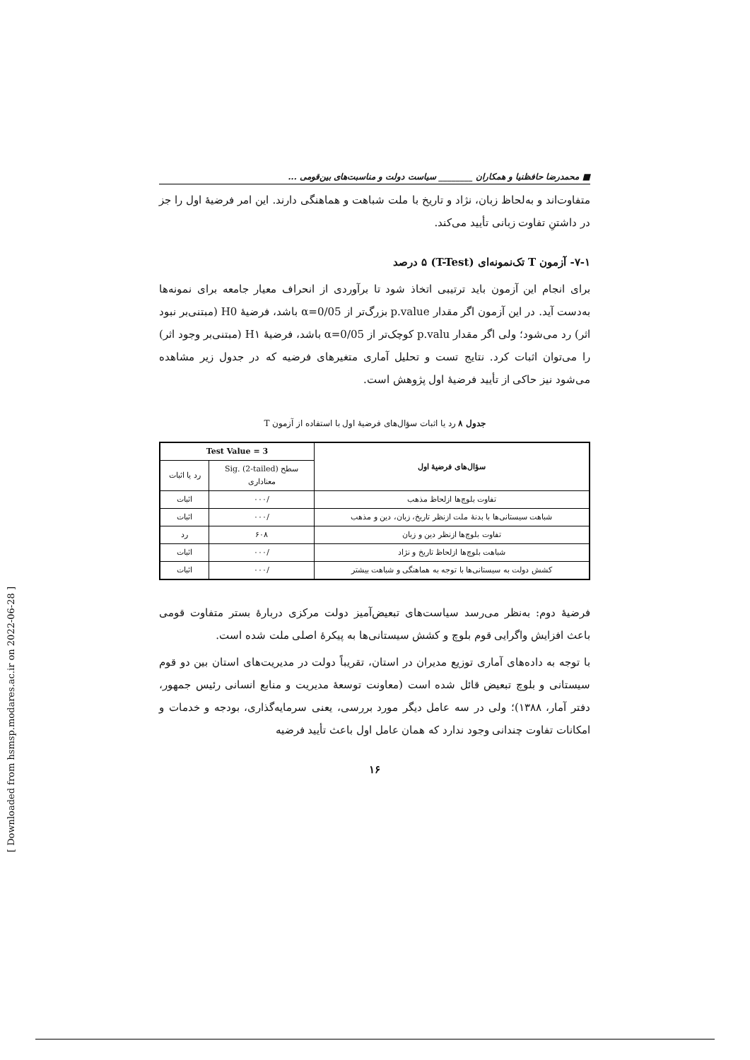■ محمدرضا حافظنیا و همکاران ________ سیاست دولت و مناسبت‌های بین‌قومی ...
متفاوت‌اند و به‌لحاظ زبان، نژاد و تاریخ با ملت شباهت و هماهنگی دارند. این امر فرضیهٔ اول را جز در داشتنِ تفاوت زبانی تأیید می‌کند.
۷-۱- آزمون T تک‌نمونه‌ای (T-Test) ۵ درصد
برای انجام این آزمون باید ترتیبی اتخاذ شود تا برآوردی از انحراف معیار جامعه برای نمونه‌ها به‌دست آید. در این آزمون اگر مقدار p.value بزرگ‌تر از α=0/05 باشد، فرضیهٔ H0 (مبتنی‌بر نبود اثر) رد می‌شود؛ ولی اگر مقدار p.valu کوچک‌تر از α=0/05 باشد، فرضیهٔ H۱ (مبتنی‌بر وجود اثر) را می‌توان اثبات کرد. نتایج تست و تحلیل آماری متغیرهای فرضیه که در جدول زیر مشاهده می‌شود نیز حاکی از تأیید فرضیهٔ اول پژوهش است.
جدول ۸ رد یا اثبات سؤال‌های فرضیهٔ اول با استفاده از آزمون T
| سؤال‌های فرضیهٔ اول | Test Value = 3 | |
| --- | --- | --- |
| | سطح Sig. (2-tailed) معناداری | رد یا اثبات |
| تفاوت بلوچ‌ها ازلحاظ مذهب | /۰۰۰ | اثبات |
| شباهت سیستانی‌ها با بدنهٔ ملت ازنظر تاریخ، زبان، دین و مذهب | /۰۰۰ | اثبات |
| تفاوت بلوچ‌ها ازنظر دین و زبان | ۶۰۸ | رد |
| شباهت بلوچ‌ها ازلحاظ تاریخ و نژاد | /۰۰۰ | اثبات |
| کشش دولت به سیستانی‌ها با توجه به هماهنگی و شباهت بیشتر | /۰۰۰ | اثبات |
فرضیهٔ دوم: به‌نظر می‌رسد سیاست‌های تبعیض‌آمیز دولت مرکزی دربارهٔ بستر متفاوت قومی باعث افزایش واگرایی قوم بلوچ و کشش سیستانی‌ها به پیکرهٔ اصلی ملت شده است.
با توجه به داده‌های آماری توزیع مدیران در استان، تقریباً دولت در مدیریت‌های استان بین دو قوم سیستانی و بلوچ تبعیض قائل شده است (معاونت توسعهٔ مدیریت و منابع انسانی رئیس جمهور، دفتر آمار، ۱۳۸۸)؛ ولی در سه عامل دیگر مورد بررسی، یعنی سرمایه‌گذاری، بودجه و خدمات و امکانات تفاوت چندانی وجود ندارد که همان عامل اول باعث تأیید فرضیه
۱۶
[ Downloaded from hsmsp.modares.ac.ir on 2022-06-28 ]